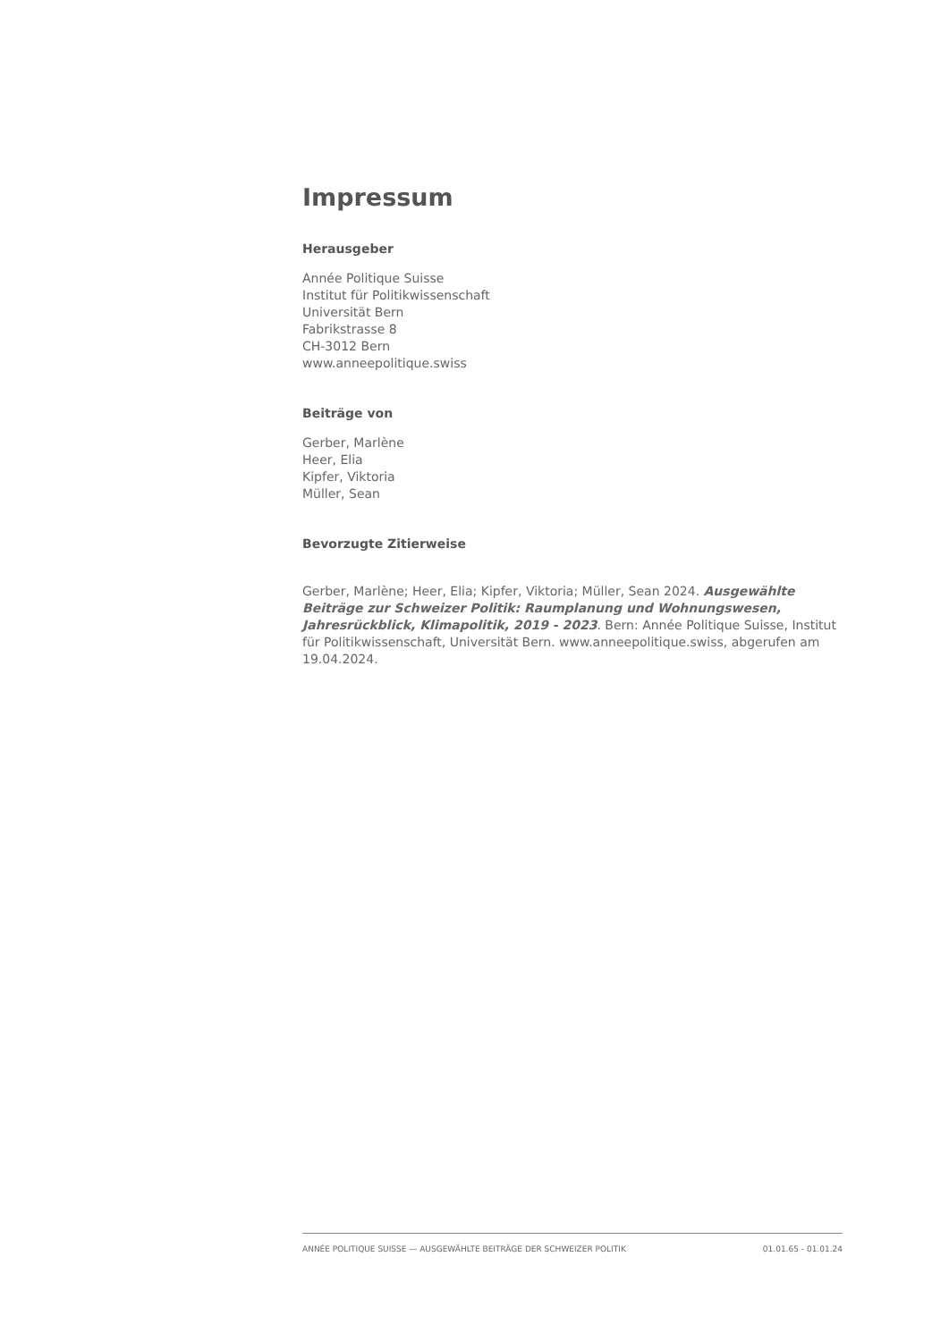Impressum
Herausgeber
Année Politique Suisse
Institut für Politikwissenschaft
Universität Bern
Fabrikstrasse 8
CH-3012 Bern
www.anneepolitique.swiss
Beiträge von
Gerber, Marlène
Heer, Elia
Kipfer, Viktoria
Müller, Sean
Bevorzugte Zitierweise
Gerber, Marlène; Heer, Elia; Kipfer, Viktoria; Müller, Sean 2024. Ausgewählte Beiträge zur Schweizer Politik: Raumplanung und Wohnungswesen, Jahresrückblick, Klimapolitik, 2019 - 2023. Bern: Année Politique Suisse, Institut für Politikwissenschaft, Universität Bern. www.anneepolitique.swiss, abgerufen am 19.04.2024.
ANNÉE POLITIQUE SUISSE — AUSGEWÄHLTE BEITRÄGE DER SCHWEIZER POLITIK 01.01.65 - 01.01.24